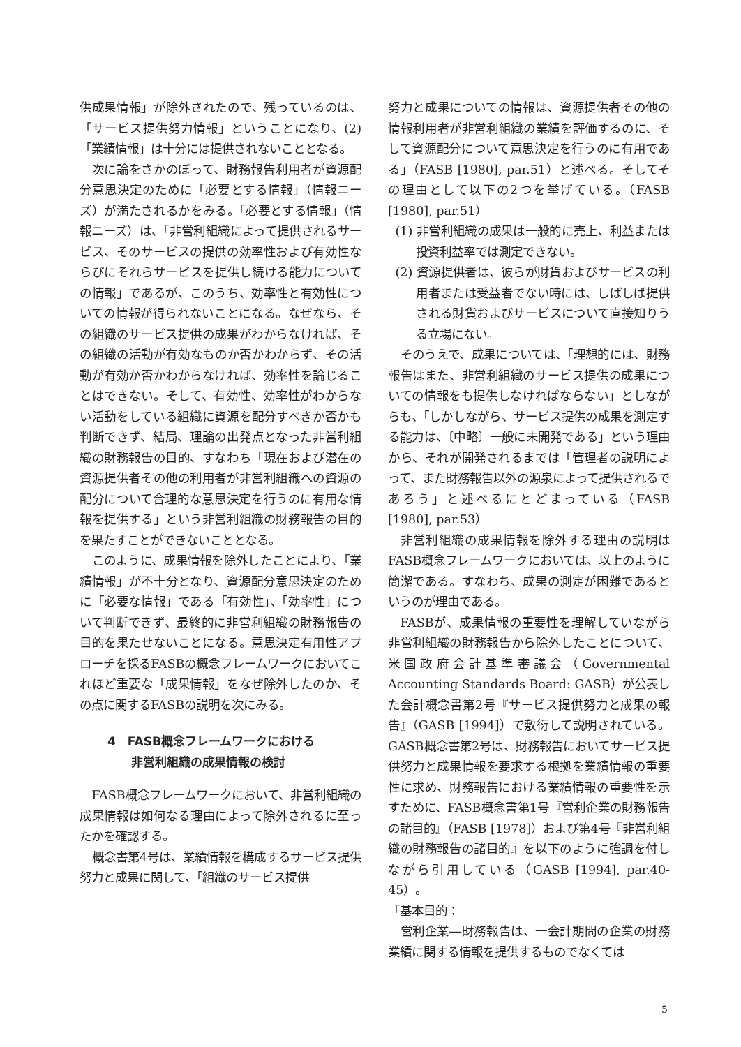供成果情報」が除外されたので、残っているのは、「サービス提供努力情報」ということになり、(2)「業績情報」は十分には提供されないこととなる。
次に論をさかのぼって、財務報告利用者が資源配分意思決定のために「必要とする情報」（情報ニーズ）が満たされるかをみる。「必要とする情報」（情報ニーズ）は、「非営利組織によって提供されるサービス、そのサービスの提供の効率性および有効性ならびにそれらサービスを提供し続ける能力についての情報」であるが、このうち、効率性と有効性についての情報が得られないことになる。なぜなら、その組織のサービス提供の成果がわからなければ、その組織の活動が有効なものか否かわからず、その活動が有効か否かわからなければ、効率性を論じることはできない。そして、有効性、効率性がわからない活動をしている組織に資源を配分すべきか否かも判断できず、結局、理論の出発点となった非営利組織の財務報告の目的、すなわち「現在および潜在の資源提供者その他の利用者が非営利組織への資源の配分について合理的な意思決定を行うのに有用な情報を提供する」という非営利組織の財務報告の目的を果たすことができないこととなる。
このように、成果情報を除外したことにより、「業績情報」が不十分となり、資源配分意思決定のために「必要な情報」である「有効性」、「効率性」について判断できず、最終的に非営利組織の財務報告の目的を果たせないことになる。意思決定有用性アプローチを採るFASBの概念フレームワークにおいてこれほど重要な「成果情報」をなぜ除外したのか、その点に関するFASBの説明を次にみる。
4　FASB概念フレームワークにおける
　　非営利組織の成果情報の検討
FASB概念フレームワークにおいて、非営利組織の成果情報は如何なる理由によって除外されるに至ったかを確認する。
概念書第4号は、業績情報を構成するサービス提供努力と成果に関して、「組織のサービス提供
努力と成果についての情報は、資源提供者その他の情報利用者が非営利組織の業績を評価するのに、そして資源配分について意思決定を行うのに有用である」（FASB [1980], par.51）と述べる。そしてその理由として以下の2つを挙げている。（FASB [1980], par.51）
(1) 非営利組織の成果は一般的に売上、利益または投資利益率では測定できない。
(2) 資源提供者は、彼らが財貨およびサービスの利用者または受益者でない時には、しばしば提供される財貨およびサービスについて直接知りうる立場にない。
そのうえで、成果については、「理想的には、財務報告はまた、非営利組織のサービス提供の成果についての情報をも提供しなければならない」としながらも、「しかしながら、サービス提供の成果を測定する能力は、〔中略〕一般に未開発である」という理由から、それが開発されるまでは「管理者の説明によって、また財務報告以外の源泉によって提供されるであろう」と述べるにとどまっている（FASB [1980], par.53）
非営利組織の成果情報を除外する理由の説明はFASB概念フレームワークにおいては、以上のように簡潔である。すなわち、成果の測定が困難であるというのが理由である。
FASBが、成果情報の重要性を理解していながら非営利組織の財務報告から除外したことについて、米国政府会計基準審議会（Governmental Accounting Standards Board: GASB）が公表した会計概念書第2号『サービス提供努力と成果の報告』（GASB [1994]）で敷衍して説明されている。GASB概念書第2号は、財務報告においてサービス提供努力と成果情報を要求する根拠を業績情報の重要性に求め、財務報告における業績情報の重要性を示すために、FASB概念書第1号『営利企業の財務報告の諸目的』（FASB [1978]）および第4号『非営利組織の財務報告の諸目的』を以下のように強調を付しながら引用している（GASB [1994], par.40-45）。
「基本目的：
営利企業―財務報告は、一会計期間の企業の財務業績に関する情報を提供するものでなくては
5